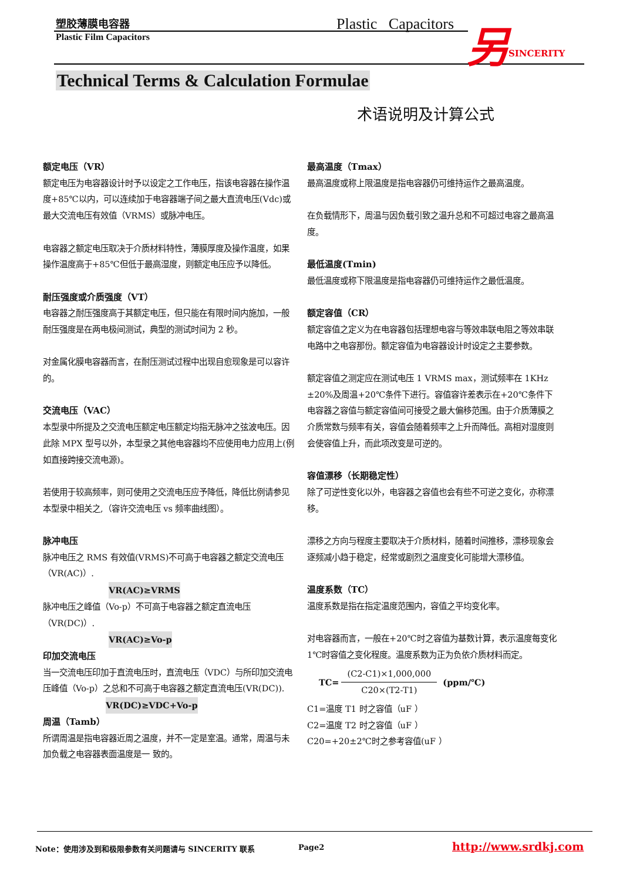塑胶薄膜电容器
Plastic Film Capacitors
Plastic Capacitors 另 SINCERITY
Technical Terms & Calculation Formulae
术语说明及计算公式
额定电压（VR）
额定电压为电容器设计时予以设定之工作电压，指该电容器在操作温度+85℃以内，可以连续加于电容器端子间之最大直流电压(Vdc)或最大交流电压有效值（VRMS）或脉冲电压。
电容器之额定电压取决于介质材料特性，薄膜厚度及操作温度，如果操作温度高于+85℃但低于最高湿度，则额定电压应予以降低。
耐压强度或介质强度（VT）
电容器之耐压强度高于其额定电压，但只能在有限时间内施加，一般耐压强度是在两电极间测试，典型的测试时间为 2 秒。
对金属化膜电容器而言，在耐压测试过程中出现自愈现象是可以容许的。
交流电压（VAC）
本型录中所提及之交流电压额定电压额定均指无脉冲之弦波电压。因此除 MPX 型号以外，本型录之其他电容器均不应使用电力应用上(例如直接跨接交流电源)。
若使用于较高频率，则可使用之交流电压应予降低，降低比例请参见本型录中相关之,（容许交流电压 vs 频率曲线图）。
脉冲电压
脉冲电压之 RMS 有效值(VRMS)不可高于电容器之额定交流电压（VR(AC)）.
VR(AC)≥VRMS
脉冲电压之峰值（Vo-p）不可高于电容器之额定直流电压（VR(DC)）.
VR(AC)≥Vo-p
印加交流电压
当一交流电压印加于直流电压时，直流电压（VDC）与所印加交流电压峰值（Vo-p）之总和不可高于电容器之额定直流电压(VR(DC)).
VR(DC)≥VDC+Vo-p
周温（Tamb）
所谓周温是指电容器近周之温度，并不一定是室温。通常，周温与未加负载之电容器表面温度是一 致的。
最高温度（Tmax）
最高温度或称上限温度是指电容器仍可维持运作之最高温度。
在负载情形下，周温与因负载引致之温升总和不可超过电容之最高温度。
最低温度(Tmin)
最低温度或称下限温度是指电容器仍可维持运作之最低温度。
额定容值（CR）
额定容值之定义为在电容器包括理想电容与等效串联电阻之等效串联电路中之电容那份。额定容值为电容器设计时设定之主要参数。
额定容值之测定应在测试电压 1 VRMS max，测试频率在 1KHz ±20%及周温+20℃条件下进行。容值容许差表示在+20℃条件下电容器之容值与额定容值间可接受之最大偏移范围。由于介质薄膜之介质常数与频率有关，容值会随着频率之上升而降低。高相对湿度则会使容值上升，而此项改变是可逆的。
容值漂移（长期稳定性）
除了可逆性变化以外，电容器之容值也会有些不可逆之变化，亦称漂移。
漂移之方向与程度主要取决于介质材料，随着时间推移，漂移现象会逐频减小趋于稳定，经常或剧烈之温度变化可能增大漂移值。
温度系数（TC）
温度系数是指在指定温度范围内，容值之平均变化率。
对电容器而言，一般在+20℃时之容值为基数计算，表示温度每变化 1℃时容值之变化程度。温度系数为正为负依介质材料而定。
TC= (C2-C1)×1,000,000 C20×(T2-T1) (ppm/℃)
C1=温度 T1 时之容值（uF ）
C2=温度 T2 时之容值（uF ）
C20=+20±2℃时之参考容值(uF ）
Note：使用涉及到和极限参数有关问题请与 SINCERITY 联系
Page2 http://www.srdkj.com